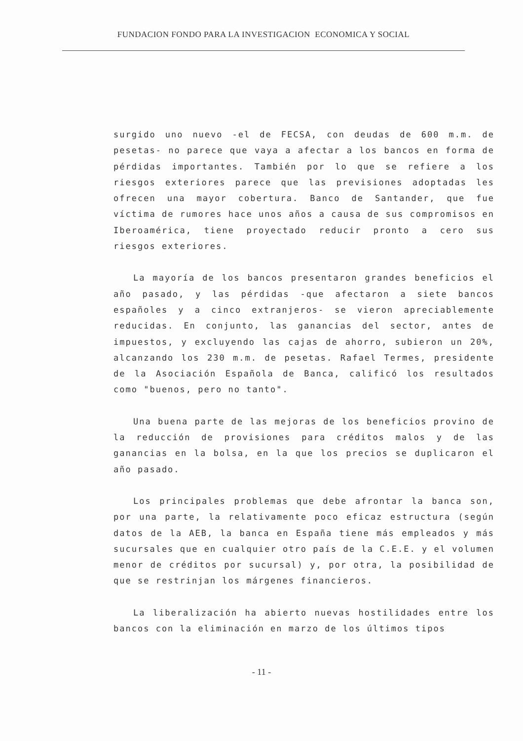FUNDACION FONDO PARA LA INVESTIGACION ECONOMICA Y SOCIAL
surgido uno nuevo -el de FECSA, con deudas de 600 m.m. de pesetas- no parece que vaya a afectar a los bancos en forma de pérdidas importantes. También por lo que se refiere a los riesgos exteriores parece que las previsiones adoptadas les ofrecen una mayor cobertura. Banco de Santander, que fue víctima de rumores hace unos años a causa de sus compromisos en Iberoamérica, tiene proyectado reducir pronto a cero sus riesgos exteriores.
La mayoría de los bancos presentaron grandes beneficios el año pasado, y las pérdidas -que afectaron a siete bancos españoles y a cinco extranjeros- se vieron apreciablemente reducidas. En conjunto, las ganancias del sector, antes de impuestos, y excluyendo las cajas de ahorro, subieron un 20%, alcanzando los 230 m.m. de pesetas. Rafael Termes, presidente de la Asociación Española de Banca, calificó los resultados como "buenos, pero no tanto".
Una buena parte de las mejoras de los beneficios provino de la reducción de provisiones para créditos malos y de las ganancias en la bolsa, en la que los precios se duplicaron el año pasado.
Los principales problemas que debe afrontar la banca son, por una parte, la relativamente poco eficaz estructura (según datos de la AEB, la banca en España tiene más empleados y más sucursales que en cualquier otro país de la C.E.E. y el volumen menor de créditos por sucursal) y, por otra, la posibilidad de que se restrinjan los márgenes financieros.
La liberalización ha abierto nuevas hostilidades entre los bancos con la eliminación en marzo de los últimos tipos
- 11 -